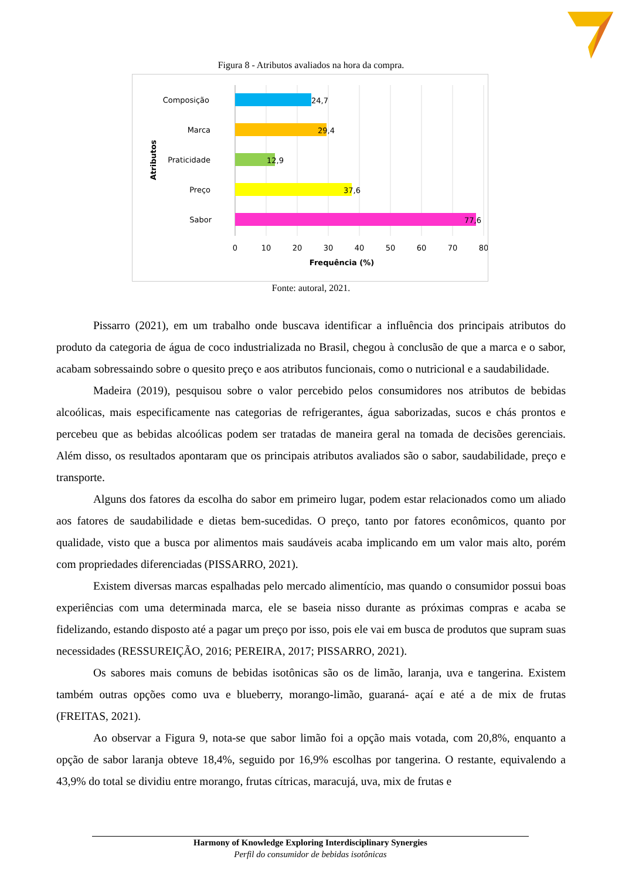Figura 8 - Atributos avaliados na hora da compra.
Composição
24,7
Marca
29,4
Praticidade
12,9
Preço
37,6
Sabor
77,6
Atributos
0
10
20
30
40
50
60
70
80
Frequência (%)
Fonte: autoral, 2021.
Pissarro (2021), em um trabalho onde buscava identificar a influência dos principais atributos do produto da categoria de água de coco industrializada no Brasil, chegou à conclusão de que a marca e o sabor, acabam sobressaindo sobre o quesito preço e aos atributos funcionais, como o nutricional e a saudabilidade.
Madeira (2019), pesquisou sobre o valor percebido pelos consumidores nos atributos de bebidas alcoólicas, mais especificamente nas categorias de refrigerantes, água saborizadas, sucos e chás prontos e percebeu que as bebidas alcoólicas podem ser tratadas de maneira geral na tomada de decisões gerenciais. Além disso, os resultados apontaram que os principais atributos avaliados são o sabor, saudabilidade, preço e transporte.
Alguns dos fatores da escolha do sabor em primeiro lugar, podem estar relacionados como um aliado aos fatores de saudabilidade e dietas bem-sucedidas. O preço, tanto por fatores econômicos, quanto por qualidade, visto que a busca por alimentos mais saudáveis acaba implicando em um valor mais alto, porém com propriedades diferenciadas (PISSARRO, 2021).
Existem diversas marcas espalhadas pelo mercado alimentício, mas quando o consumidor possui boas experiências com uma determinada marca, ele se baseia nisso durante as próximas compras e acaba se fidelizando, estando disposto até a pagar um preço por isso, pois ele vai em busca de produtos que supram suas necessidades (RESSUREIÇÃO, 2016; PEREIRA, 2017; PISSARRO, 2021).
Os sabores mais comuns de bebidas isotônicas são os de limão, laranja, uva e tangerina. Existem também outras opções como uva e blueberry, morango-limão, guaraná- açaí e até a de mix de frutas (FREITAS, 2021).
Ao observar a Figura 9, nota-se que sabor limão foi a opção mais votada, com 20,8%, enquanto a opção de sabor laranja obteve 18,4%, seguido por 16,9% escolhas por tangerina. O restante, equivalendo a 43,9% do total se dividiu entre morango, frutas cítricas, maracujá, uva, mix de frutas e
Harmony of Knowledge Exploring Interdisciplinary Synergies
Perfil do consumidor de bebidas isotônicas